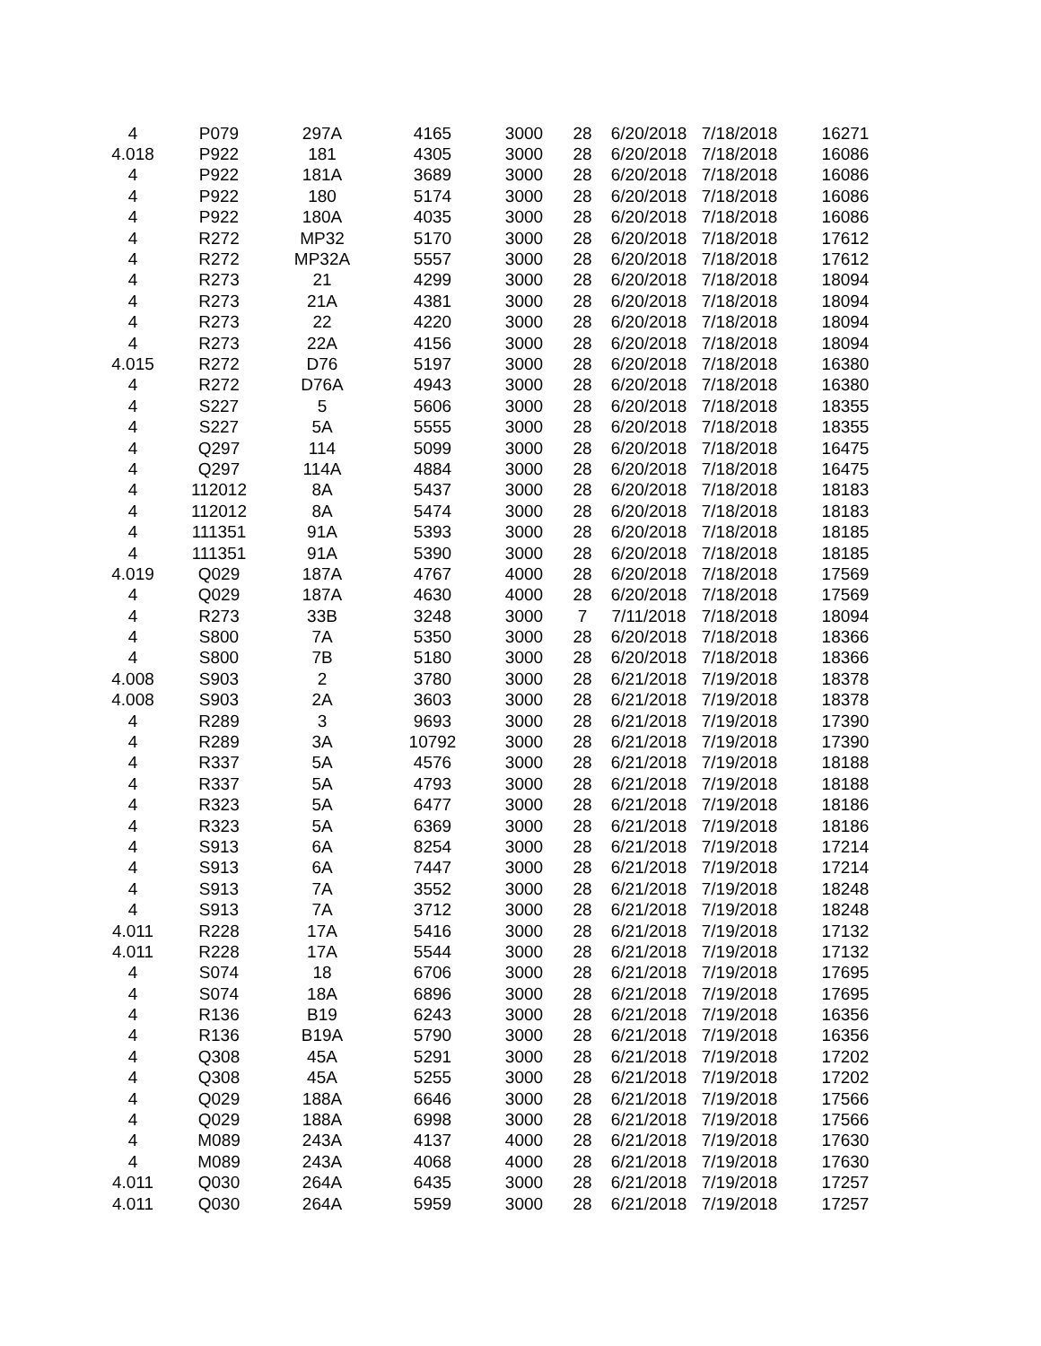| 4 | P079 | 297A | 4165 | 3000 | 28 | 6/20/2018 | 7/18/2018 | 16271 |
| 4.018 | P922 | 181 | 4305 | 3000 | 28 | 6/20/2018 | 7/18/2018 | 16086 |
| 4 | P922 | 181A | 3689 | 3000 | 28 | 6/20/2018 | 7/18/2018 | 16086 |
| 4 | P922 | 180 | 5174 | 3000 | 28 | 6/20/2018 | 7/18/2018 | 16086 |
| 4 | P922 | 180A | 4035 | 3000 | 28 | 6/20/2018 | 7/18/2018 | 16086 |
| 4 | R272 | MP32 | 5170 | 3000 | 28 | 6/20/2018 | 7/18/2018 | 17612 |
| 4 | R272 | MP32A | 5557 | 3000 | 28 | 6/20/2018 | 7/18/2018 | 17612 |
| 4 | R273 | 21 | 4299 | 3000 | 28 | 6/20/2018 | 7/18/2018 | 18094 |
| 4 | R273 | 21A | 4381 | 3000 | 28 | 6/20/2018 | 7/18/2018 | 18094 |
| 4 | R273 | 22 | 4220 | 3000 | 28 | 6/20/2018 | 7/18/2018 | 18094 |
| 4 | R273 | 22A | 4156 | 3000 | 28 | 6/20/2018 | 7/18/2018 | 18094 |
| 4.015 | R272 | D76 | 5197 | 3000 | 28 | 6/20/2018 | 7/18/2018 | 16380 |
| 4 | R272 | D76A | 4943 | 3000 | 28 | 6/20/2018 | 7/18/2018 | 16380 |
| 4 | S227 | 5 | 5606 | 3000 | 28 | 6/20/2018 | 7/18/2018 | 18355 |
| 4 | S227 | 5A | 5555 | 3000 | 28 | 6/20/2018 | 7/18/2018 | 18355 |
| 4 | Q297 | 114 | 5099 | 3000 | 28 | 6/20/2018 | 7/18/2018 | 16475 |
| 4 | Q297 | 114A | 4884 | 3000 | 28 | 6/20/2018 | 7/18/2018 | 16475 |
| 4 | 112012 | 8A | 5437 | 3000 | 28 | 6/20/2018 | 7/18/2018 | 18183 |
| 4 | 112012 | 8A | 5474 | 3000 | 28 | 6/20/2018 | 7/18/2018 | 18183 |
| 4 | 111351 | 91A | 5393 | 3000 | 28 | 6/20/2018 | 7/18/2018 | 18185 |
| 4 | 111351 | 91A | 5390 | 3000 | 28 | 6/20/2018 | 7/18/2018 | 18185 |
| 4.019 | Q029 | 187A | 4767 | 4000 | 28 | 6/20/2018 | 7/18/2018 | 17569 |
| 4 | Q029 | 187A | 4630 | 4000 | 28 | 6/20/2018 | 7/18/2018 | 17569 |
| 4 | R273 | 33B | 3248 | 3000 | 7 | 7/11/2018 | 7/18/2018 | 18094 |
| 4 | S800 | 7A | 5350 | 3000 | 28 | 6/20/2018 | 7/18/2018 | 18366 |
| 4 | S800 | 7B | 5180 | 3000 | 28 | 6/20/2018 | 7/18/2018 | 18366 |
| 4.008 | S903 | 2 | 3780 | 3000 | 28 | 6/21/2018 | 7/19/2018 | 18378 |
| 4.008 | S903 | 2A | 3603 | 3000 | 28 | 6/21/2018 | 7/19/2018 | 18378 |
| 4 | R289 | 3 | 9693 | 3000 | 28 | 6/21/2018 | 7/19/2018 | 17390 |
| 4 | R289 | 3A | 10792 | 3000 | 28 | 6/21/2018 | 7/19/2018 | 17390 |
| 4 | R337 | 5A | 4576 | 3000 | 28 | 6/21/2018 | 7/19/2018 | 18188 |
| 4 | R337 | 5A | 4793 | 3000 | 28 | 6/21/2018 | 7/19/2018 | 18188 |
| 4 | R323 | 5A | 6477 | 3000 | 28 | 6/21/2018 | 7/19/2018 | 18186 |
| 4 | R323 | 5A | 6369 | 3000 | 28 | 6/21/2018 | 7/19/2018 | 18186 |
| 4 | S913 | 6A | 8254 | 3000 | 28 | 6/21/2018 | 7/19/2018 | 17214 |
| 4 | S913 | 6A | 7447 | 3000 | 28 | 6/21/2018 | 7/19/2018 | 17214 |
| 4 | S913 | 7A | 3552 | 3000 | 28 | 6/21/2018 | 7/19/2018 | 18248 |
| 4 | S913 | 7A | 3712 | 3000 | 28 | 6/21/2018 | 7/19/2018 | 18248 |
| 4.011 | R228 | 17A | 5416 | 3000 | 28 | 6/21/2018 | 7/19/2018 | 17132 |
| 4.011 | R228 | 17A | 5544 | 3000 | 28 | 6/21/2018 | 7/19/2018 | 17132 |
| 4 | S074 | 18 | 6706 | 3000 | 28 | 6/21/2018 | 7/19/2018 | 17695 |
| 4 | S074 | 18A | 6896 | 3000 | 28 | 6/21/2018 | 7/19/2018 | 17695 |
| 4 | R136 | B19 | 6243 | 3000 | 28 | 6/21/2018 | 7/19/2018 | 16356 |
| 4 | R136 | B19A | 5790 | 3000 | 28 | 6/21/2018 | 7/19/2018 | 16356 |
| 4 | Q308 | 45A | 5291 | 3000 | 28 | 6/21/2018 | 7/19/2018 | 17202 |
| 4 | Q308 | 45A | 5255 | 3000 | 28 | 6/21/2018 | 7/19/2018 | 17202 |
| 4 | Q029 | 188A | 6646 | 3000 | 28 | 6/21/2018 | 7/19/2018 | 17566 |
| 4 | Q029 | 188A | 6998 | 3000 | 28 | 6/21/2018 | 7/19/2018 | 17566 |
| 4 | M089 | 243A | 4137 | 4000 | 28 | 6/21/2018 | 7/19/2018 | 17630 |
| 4 | M089 | 243A | 4068 | 4000 | 28 | 6/21/2018 | 7/19/2018 | 17630 |
| 4.011 | Q030 | 264A | 6435 | 3000 | 28 | 6/21/2018 | 7/19/2018 | 17257 |
| 4.011 | Q030 | 264A | 5959 | 3000 | 28 | 6/21/2018 | 7/19/2018 | 17257 |